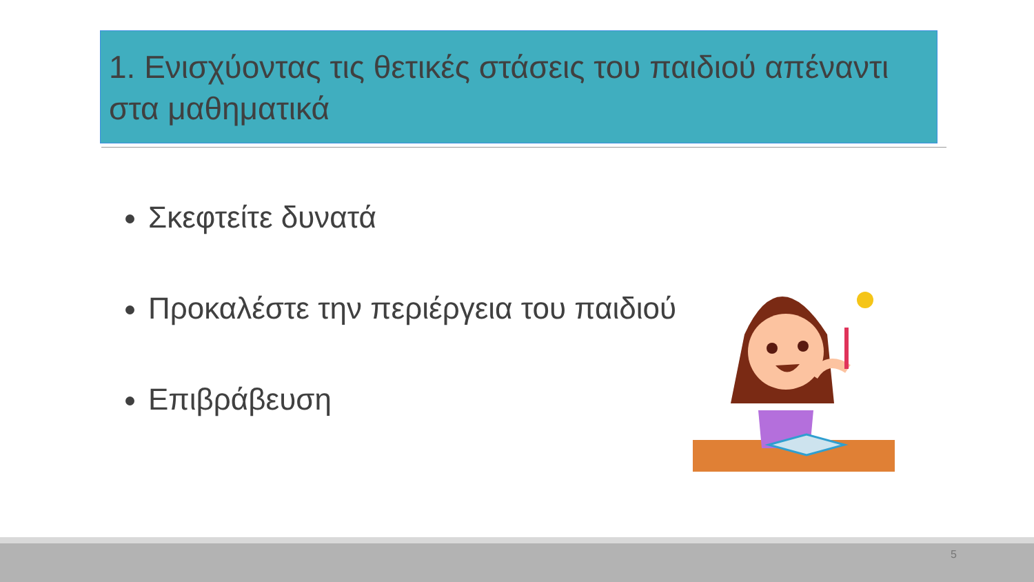1. Ενισχύοντας τις θετικές στάσεις του παιδιού απέναντι στα μαθηματικά
Σκεφτείτε δυνατά
Προκαλέστε την περιέργεια του παιδιού
Επιβράβευση
5